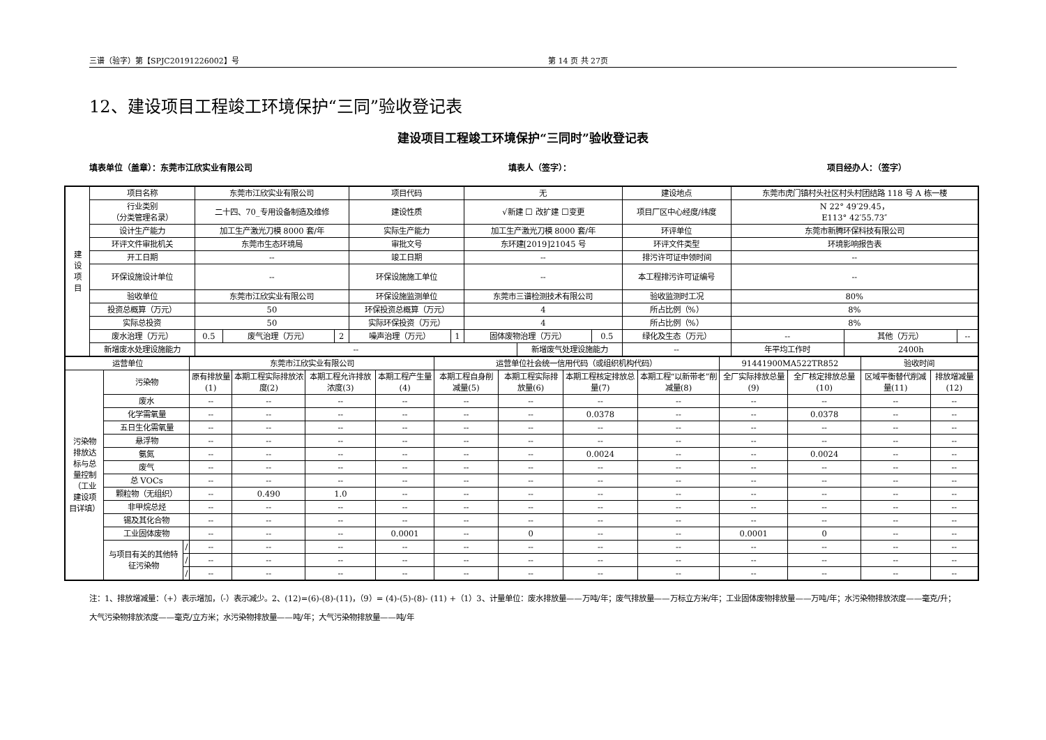三谱（验字）第【SPJC20191226002】号 第 14 页 共 27页
12、建设项目工程竣工环境保护“三同”验收登记表
建设项目工程竣工环境保护“三同时”验收登记表
填表单位（盖章）：东莞市江欣实业有限公司 填表人（签字）： 项目经办人：（签字）
| 建 设 项 目 | 项目名称 | 东莞市江欣实业有限公司 | | | 项目代码 | | 无 | | | 建设地点 | | 东莞市虎门镇村头社区村头村团结路 118 号 A 栋一楼 | | |
| | 行业类别 （分类管理名录） | 二十四、70_专用设备制造及维修 | | | 建设性质 | | √新建 ☐ 改扩建 ☐变更 | | | 项目厂区中心经度/纬度 | | N 22° 49′29.45， E113° 42′55.73″ | | |
| | 设计生产能力 | 加工生产激光刀模 8000 套/年 | | | 实际生产能力 | | 加工生产激光刀模 8000 套/年 | | | 环评单位 | | 东莞市新腾环保科技有限公司 | | |
| | 环评文件审批机关 | 东莞市生态环境局 | | | 审批文号 | | 东环建[2019]21045 号 | | | 环评文件类型 | | 环境影响报告表 | | |
| | 开工日期 | -- | | | 竣工日期 | | -- | | | 排污许可证申领时间 | | -- | | |
| | 环保设施设计单位 | -- | | | 环保设施施工单位 | | -- | | | 本工程排污许可证编号 | | -- | | |
| | 验收单位 | 东莞市江欣实业有限公司 | | | 环保设施监测单位 | | 东莞市三谱检测技术有限公司 | | | 验收监测时工况 | | 80% | | |
| | 投资总概算（万元） | 50 | | | 环保投资总概算（万元） | | 4 | | | 所占比例（%） | | 8% | | |
| | 实际总投资 | 50 | | | 实际环保投资（万元） | | 4 | | | 所占比例（%） | | 8% | | |
| | 废水治理（万元） | 0.5 | 废气治理（万元） | 2 | 噪声治理（万元） | 1 | 固体废物治理（万元） | | 0.5 | 绿化及生态（万元） | | -- | 其他（万元） | -- |
| | 新增废水处理设施能力 | -- | | | | | | 新增废气处理设施能力 | | -- | 年平均工作时 | | 2400h | |
| 运营单位 | | | 东莞市江欣实业有限公司 | | | | 运营单位社会统一信用代码（或组织机构代码） | | | | 91441900MA522TR852 | | 验收时间 | |
| 污染物 排放达 标与总 量控制 （工业 建设项 目详填） | 污染物 | | 原有排放量(1) | 本期工程实际排放浓度(2) | 本期工程允许排放浓度(3) | 本期工程产生量(4) | 本期工程自身削减量(5) | 本期工程实际排放量(6) | 本期工程核定排放总量(7) | 本期工程“以新带老”削减量(8) | 全厂实际排放总量(9) | 全厂核定排放总量(10) | 区域平衡替代削减量(11) | 排放增减量(12) |
| | 废水 | | -- | -- | -- | -- | -- | -- | -- | -- | -- | -- | -- | -- |
| | 化学需氧量 | | -- | -- | -- | -- | -- | -- | 0.0378 | -- | -- | 0.0378 | -- | -- |
| | 五日生化需氧量 | | -- | -- | -- | -- | -- | -- | -- | -- | -- | -- | -- | -- |
| | 悬浮物 | | -- | -- | -- | -- | -- | -- | -- | -- | -- | -- | -- | -- |
| | 氨氮 | | -- | -- | -- | -- | -- | -- | 0.0024 | -- | -- | 0.0024 | -- | -- |
| | 废气 | | -- | -- | -- | -- | -- | -- | -- | -- | -- | -- | -- | -- |
| | 总 VOCs | | -- | -- | -- | -- | -- | -- | -- | -- | -- | -- | -- | -- |
| | 颗粒物（无组织） | | -- | 0.490 | 1.0 | -- | -- | -- | -- | -- | -- | -- | -- | -- |
| | 非甲烷总烃 | | -- | -- | -- | -- | -- | -- | -- | -- | -- | -- | -- | -- |
| | 锡及其化合物 | | -- | -- | -- | -- | -- | -- | -- | -- | -- | -- | -- | -- |
| | 工业固体废物 | | -- | -- | -- | 0.0001 | -- | 0 | -- | -- | 0.0001 | 0 | -- | -- |
| | 与项目有关的其他特征污染物 | / | -- | -- | -- | -- | -- | -- | -- | -- | -- | -- | -- | -- |
| | | / | -- | -- | -- | -- | -- | -- | -- | -- | -- | -- | -- | -- |
| | | / | -- | -- | -- | -- | -- | -- | -- | -- | -- | -- | -- | -- |
注：1、排放增减量：（+）表示增加，（-）表示减少。2、(12)=(6)-(8)-(11)，（9）= (4)-(5)-(8)- (11) +（1）3、计量单位：废水排放量——万吨/年；废气排放量——万标立方米/年；工业固体废物排放量——万吨/年；水污染物排放浓度——毫克/升；大气污染物排放浓度——毫克/立方米；水污染物排放量——吨/年；大气污染物排放量——吨/年